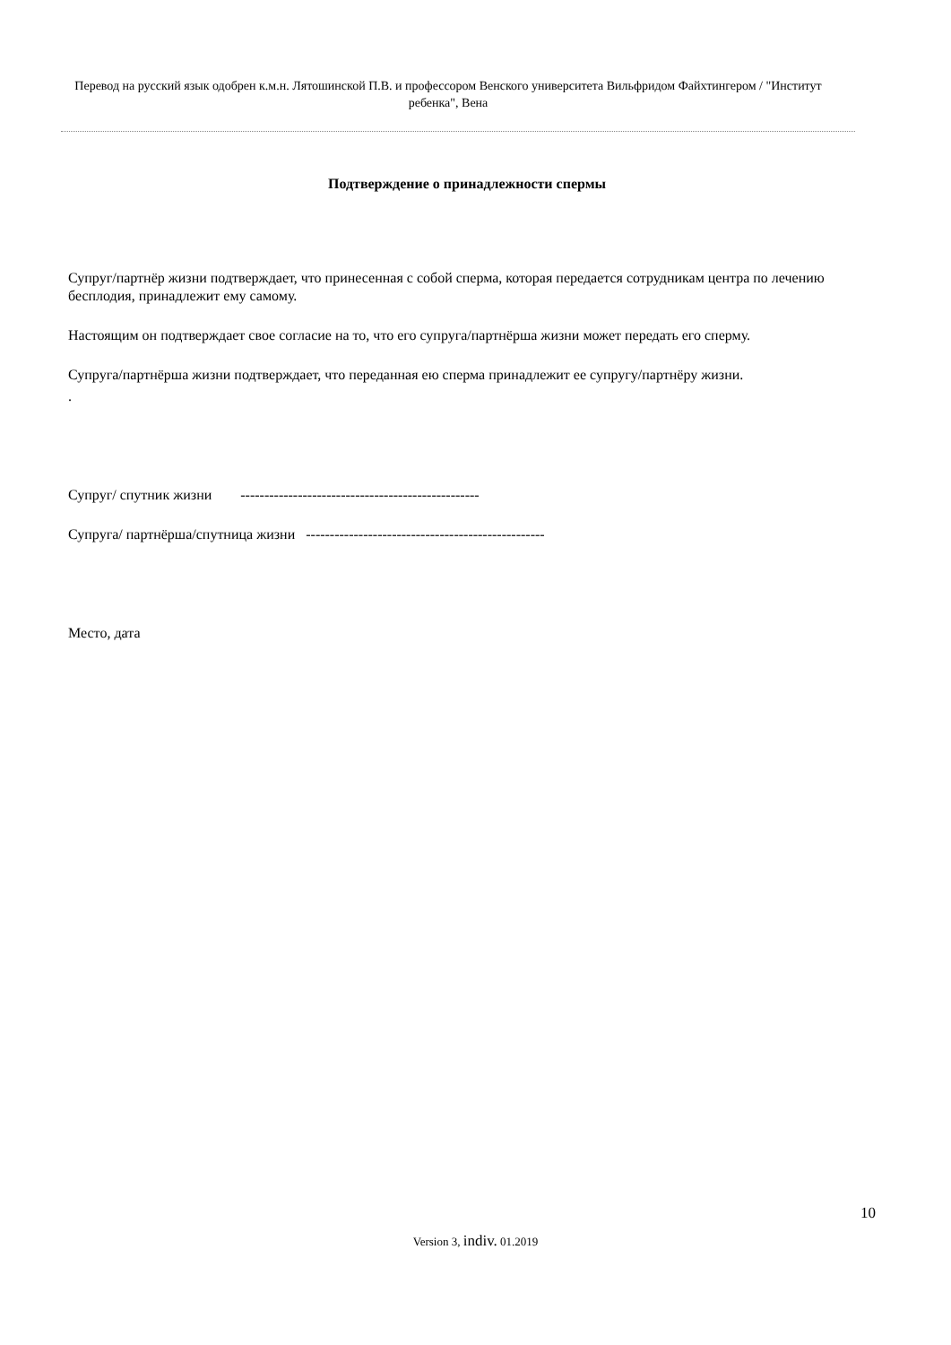Перевод на русский язык одобрен к.м.н. Лятошинской П.В. и профессором Венского университета Вильфридом Файхтингером / "Институт ребенка", Вена
Подтверждение о принадлежности спермы
Супруг/партнёр жизни подтверждает, что принесенная с собой сперма, которая передается сотрудникам центра по лечению бесплодия, принадлежит ему самому.
Настоящим он подтверждает свое согласие на то, что его супруга/партнёрша жизни может передать его сперму.
Супруга/партнёрша жизни подтверждает, что переданная ею сперма принадлежит ее супругу/партнёру жизни.
.
Супруг/ спутник жизни --------------------------------------------------
Супруга/ партнёрша/спутница жизни --------------------------------------------------
Место, дата
10
Version 3, indiv. 01.2019